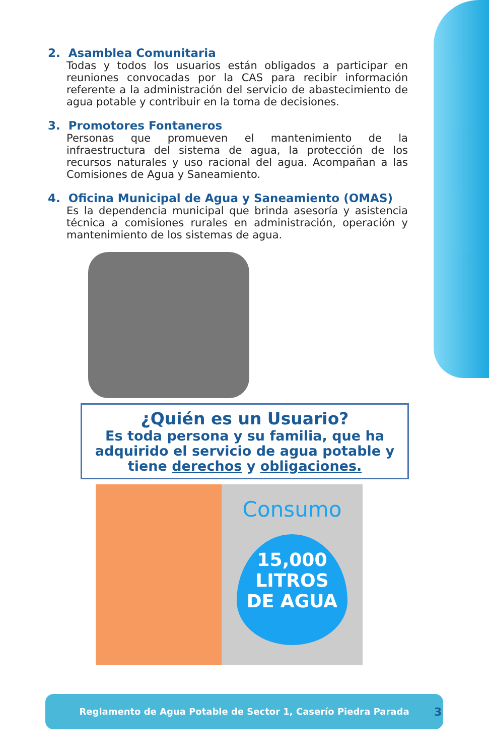2. Asamblea Comunitaria
Todas y todos los usuarios están obligados a participar en reuniones convocadas por la CAS para recibir información referente a la administración del servicio de abastecimiento de agua potable y contribuir en la toma de decisiones.
3. Promotores Fontaneros
Personas que promueven el mantenimiento de la infraestructura del sistema de agua, la protección de los recursos naturales y uso racional del agua. Acompañan a las Comisiones de Agua y Saneamiento.
4. Oficina Municipal de Agua y Saneamiento (OMAS)
Es la dependencia municipal que brinda asesoría y asistencia técnica a comisiones rurales en administración, operación y mantenimiento de los sistemas de agua.
¿Quién es un Usuario?
Es toda persona y su familia, que ha adquirido el servicio de agua potable y tiene derechos y obligaciones.
Consumo
15,000
LITROS
DE AGUA
Reglamento de Agua Potable de Sector 1, Caserío Piedra Parada
3